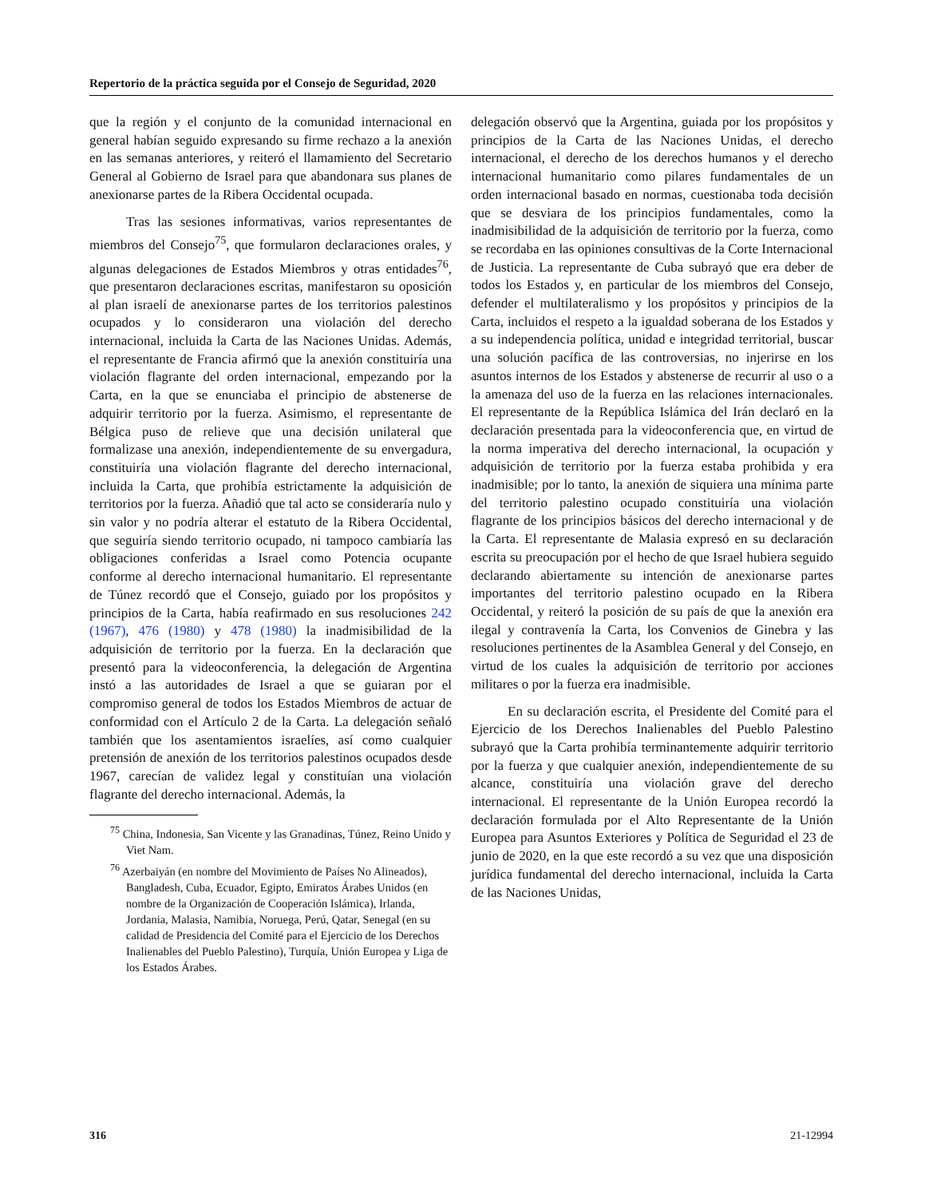Repertorio de la práctica seguida por el Consejo de Seguridad, 2020
que la región y el conjunto de la comunidad internacional en general habían seguido expresando su firme rechazo a la anexión en las semanas anteriores, y reiteró el llamamiento del Secretario General al Gobierno de Israel para que abandonara sus planes de anexionarse partes de la Ribera Occidental ocupada.
Tras las sesiones informativas, varios representantes de miembros del Consejo<sup>75</sup>, que formularon declaraciones orales, y algunas delegaciones de Estados Miembros y otras entidades<sup>76</sup>, que presentaron declaraciones escritas, manifestaron su oposición al plan israelí de anexionarse partes de los territorios palestinos ocupados y lo consideraron una violación del derecho internacional, incluida la Carta de las Naciones Unidas. Además, el representante de Francia afirmó que la anexión constituiría una violación flagrante del orden internacional, empezando por la Carta, en la que se enunciaba el principio de abstenerse de adquirir territorio por la fuerza. Asimismo, el representante de Bélgica puso de relieve que una decisión unilateral que formalizase una anexión, independientemente de su envergadura, constituiría una violación flagrante del derecho internacional, incluida la Carta, que prohibía estrictamente la adquisición de territorios por la fuerza. Añadió que tal acto se consideraría nulo y sin valor y no podría alterar el estatuto de la Ribera Occidental, que seguiría siendo territorio ocupado, ni tampoco cambiaría las obligaciones conferidas a Israel como Potencia ocupante conforme al derecho internacional humanitario. El representante de Túnez recordó que el Consejo, guiado por los propósitos y principios de la Carta, había reafirmado en sus resoluciones 242 (1967), 476 (1980) y 478 (1980) la inadmisibilidad de la adquisición de territorio por la fuerza. En la declaración que presentó para la videoconferencia, la delegación de Argentina instó a las autoridades de Israel a que se guiaran por el compromiso general de todos los Estados Miembros de actuar de conformidad con el Artículo 2 de la Carta. La delegación señaló también que los asentamientos israelíes, así como cualquier pretensión de anexión de los territorios palestinos ocupados desde 1967, carecían de validez legal y constituían una violación flagrante del derecho internacional. Además, la
<sup>75</sup> China, Indonesia, San Vicente y las Granadinas, Túnez, Reino Unido y Viet Nam.
<sup>76</sup> Azerbaiyán (en nombre del Movimiento de Países No Alineados), Bangladesh, Cuba, Ecuador, Egipto, Emiratos Árabes Unidos (en nombre de la Organización de Cooperación Islámica), Irlanda, Jordania, Malasia, Namibia, Noruega, Perú, Qatar, Senegal (en su calidad de Presidencia del Comité para el Ejercicio de los Derechos Inalienables del Pueblo Palestino), Turquía, Unión Europea y Liga de los Estados Árabes.
delegación observó que la Argentina, guiada por los propósitos y principios de la Carta de las Naciones Unidas, el derecho internacional, el derecho de los derechos humanos y el derecho internacional humanitario como pilares fundamentales de un orden internacional basado en normas, cuestionaba toda decisión que se desviara de los principios fundamentales, como la inadmisibilidad de la adquisición de territorio por la fuerza, como se recordaba en las opiniones consultivas de la Corte Internacional de Justicia. La representante de Cuba subrayó que era deber de todos los Estados y, en particular de los miembros del Consejo, defender el multilateralismo y los propósitos y principios de la Carta, incluidos el respeto a la igualdad soberana de los Estados y a su independencia política, unidad e integridad territorial, buscar una solución pacífica de las controversias, no injerirse en los asuntos internos de los Estados y abstenerse de recurrir al uso o a la amenaza del uso de la fuerza en las relaciones internacionales. El representante de la República Islámica del Irán declaró en la declaración presentada para la videoconferencia que, en virtud de la norma imperativa del derecho internacional, la ocupación y adquisición de territorio por la fuerza estaba prohibida y era inadmisible; por lo tanto, la anexión de siquiera una mínima parte del territorio palestino ocupado constituiría una violación flagrante de los principios básicos del derecho internacional y de la Carta. El representante de Malasia expresó en su declaración escrita su preocupación por el hecho de que Israel hubiera seguido declarando abiertamente su intención de anexionarse partes importantes del territorio palestino ocupado en la Ribera Occidental, y reiteró la posición de su país de que la anexión era ilegal y contravenía la Carta, los Convenios de Ginebra y las resoluciones pertinentes de la Asamblea General y del Consejo, en virtud de los cuales la adquisición de territorio por acciones militares o por la fuerza era inadmisible.
En su declaración escrita, el Presidente del Comité para el Ejercicio de los Derechos Inalienables del Pueblo Palestino subrayó que la Carta prohibía terminantemente adquirir territorio por la fuerza y que cualquier anexión, independientemente de su alcance, constituiría una violación grave del derecho internacional. El representante de la Unión Europea recordó la declaración formulada por el Alto Representante de la Unión Europea para Asuntos Exteriores y Política de Seguridad el 23 de junio de 2020, en la que este recordó a su vez que una disposición jurídica fundamental del derecho internacional, incluida la Carta de las Naciones Unidas,
316 21-12994